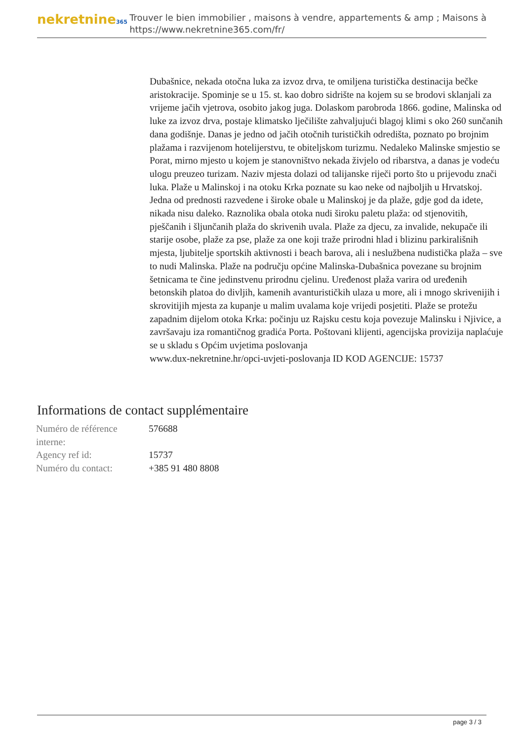nekretnine365
Trouver le bien immobilier , maisons à vendre, appartements & amp ; Maisons à
https://www.nekretnine365.com/fr/
Dubašnice, nekada otočna luka za izvoz drva, te omiljena turistička destinacija bečke aristokracije. Spominje se u 15. st. kao dobro sidrište na kojem su se brodovi sklanjali za vrijeme jačih vjetrova, osobito jakog juga. Dolaskom parobroda 1866. godine, Malinska od luke za izvoz drva, postaje klimatsko lječilište zahvaljujući blagoj klimi s oko 260 sunčanih dana godišnje. Danas je jedno od jačih otočnih turističkih odredišta, poznato po brojnim plažama i razvijenom hotelijerstvu, te obiteljskom turizmu. Nedaleko Malinske smjestio se Porat, mirno mjesto u kojem je stanovništvo nekada živjelo od ribarstva, a danas je vodeću ulogu preuzeo turizam. Naziv mjesta dolazi od talijanske riječi porto što u prijevodu znači luka. Plaže u Malinskoj i na otoku Krka poznate su kao neke od najboljih u Hrvatskoj. Jedna od prednosti razvedene i široke obale u Malinskoj je da plaže, gdje god da idete, nikada nisu daleko. Raznolika obala otoka nudi široku paletu plaža: od stjenovitih, pješčanih i šljunčanih plaža do skrivenih uvala. Plaže za djecu, za invalide, nekupače ili starije osobe, plaže za pse, plaže za one koji traže prirodni hlad i blizinu parkirališnih mjesta, ljubitelje sportskih aktivnosti i beach barova, ali i neslužbena nudistička plaža – sve to nudi Malinska. Plaže na području općine Malinska-Dubašnica povezane su brojnim šetnicama te čine jedinstvenu prirodnu cjelinu. Uređenost plaža varira od uređenih betonskih platoa do divljih, kamenih avanturističkih ulaza u more, ali i mnogo skrivenijih i skrovitijih mjesta za kupanje u malim uvalama koje vrijedi posjetiti. Plaže se protežu zapadnim dijelom otoka Krka: počinju uz Rajsku cestu koja povezuje Malinsku i Njivice, a završavaju iza romantičnog gradića Porta. Poštovani klijenti, agencijska provizija naplaćuje se u skladu s Općim uvjetima poslovanja
www.dux-nekretnine.hr/opci-uvjeti-poslovanja ID KOD AGENCIJE: 15737
Informations de contact supplémentaire
| Numéro de référence interne: | 576688 |
| Agency ref id: | 15737 |
| Numéro du contact: | +385 91 480 8808 |
page 3 / 3